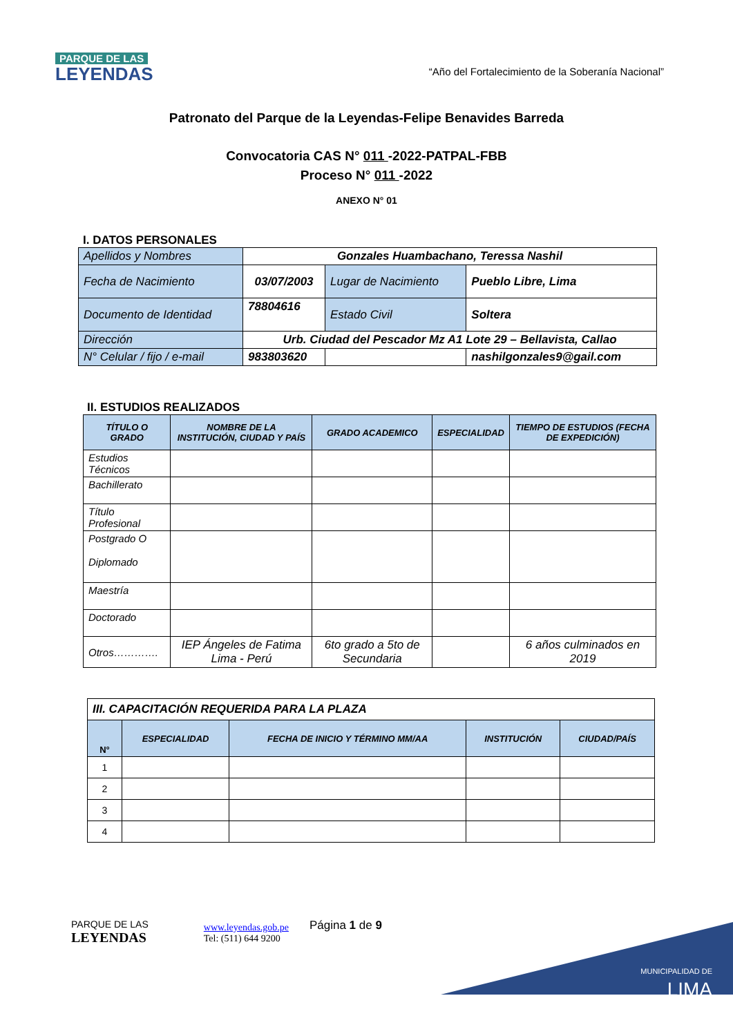PARQUE DE LAS
LEYENDAS
“Año del Fortalecimiento de la Soberanía Nacional”
Patronato del Parque de la Leyendas-Felipe Benavides Barreda
Convocatoria CAS N° 011 -2022-PATPAL-FBB
Proceso N° 011 -2022
ANEXO N° 01
I. DATOS PERSONALES
| Apellidos y Nombres | Gonzales Huambachano, Teressa Nashil | | | |
| Fecha de Nacimiento | 03/07/2003 | | Lugar de Nacimiento | Pueblo Libre, Lima |
| Documento de Identidad | 78804616 | | Estado Civil | Soltera |
| Dirección | Urb. Ciudad del Pescador Mz A1 Lote 29 – Bellavista, Callao | | | |
| N° Celular / fijo / e-mail | 983803620 | | | nashilgonzales9@gail.com |
II. ESTUDIOS REALIZADOS
| TÍTULO O GRADO | NOMBRE DE LA INSTITUCIÓN, CIUDAD Y PAÍS | GRADO ACADEMICO | ESPECIALIDAD | TIEMPO DE ESTUDIOS (FECHA DE EXPEDICIÓN) |
| --- | --- | --- | --- | --- |
| Estudios Técnicos | | | | |
| Bachillerato | | | | |
| Título Profesional | | | | |
| Postgrado O Diplomado | | | | |
| Maestría | | | | |
| Doctorado | | | | |
| Otros…………. | IEP Ángeles de Fatima Lima - Perú | 6to grado a 5to de Secundaria | | 6 años culminados en 2019 |
| III. CAPACITACIÓN REQUERIDA PARA LA PLAZA | | | | |
| N° | ESPECIALIDAD | FECHA DE INICIO Y TÉRMINO MM/AA | INSTITUCIÓN | CIUDAD/PAÍS |
| 1 | | | | |
| 2 | | | | |
| 3 | | | | |
| 4 | | | | |
PARQUE DE LAS
LEYENDAS
www.leyendas.gob.pe
Tel: (511) 644 9200
Página 1 de 9
MUNICIPALIDAD DE
LIMA